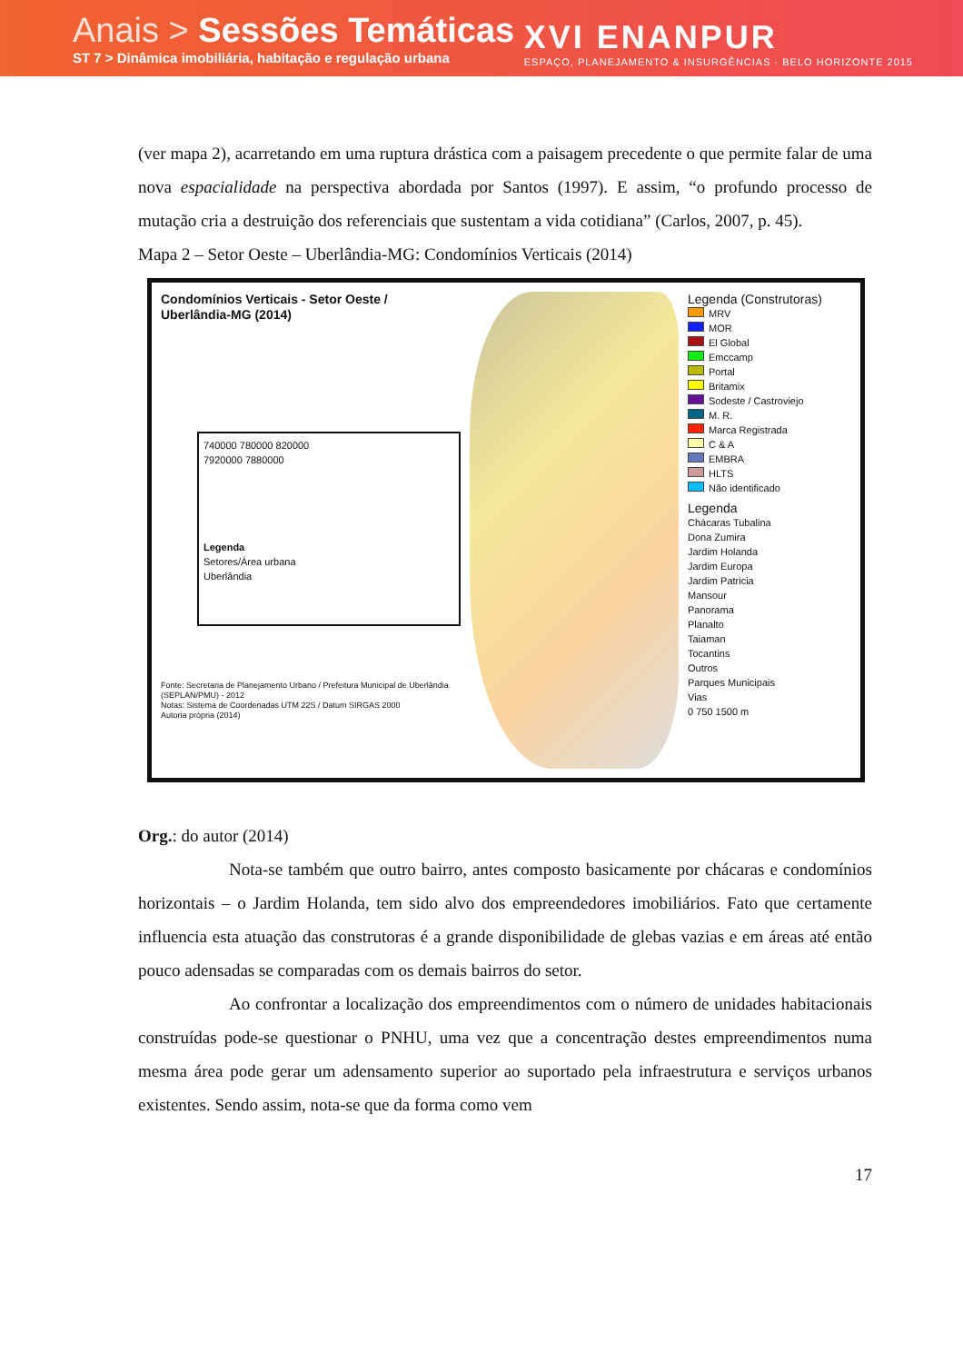Anais > Sessões Temáticas
ST 7 > Dinâmica imobiliária, habitação e regulação urbana
XVI ENANPUR
ESPAÇO, PLANEJAMENTO & INSURGÊNCIAS · BELO HORIZONTE 2015
(ver mapa 2), acarretando em uma ruptura drástica com a paisagem precedente o que permite falar de uma nova espacialidade na perspectiva abordada por Santos (1997). E assim, “o profundo processo de mutação cria a destruição dos referenciais que sustentam a vida cotidiana” (Carlos, 2007, p. 45).
Mapa 2 – Setor Oeste – Uberlândia-MG: Condomínios Verticais (2014)
Condomínios Verticais - Setor Oeste / Uberlândia-MG (2014)
740000 780000 820000
7920000 7880000
Legenda
Setores/Área urbana
Uberlândia
Fonte: Secretaria de Planejamento Urbano / Prefeitura Municipal de Uberlândia (SEPLAN/PMU) - 2012
Notas: Sistema de Coordenadas UTM 22S / Datum SIRGAS 2000
Autoria própria (2014)
Legenda (Construtoras)
MRV
MOR
El Global
Emccamp
Portal
Britamix
Sodeste / Castroviejo
M. R.
Marca Registrada
C & A
EMBRA
HLTS
Não identificado
Legenda
Chácaras Tubalina
Dona Zumira
Jardim Holanda
Jardim Europa
Jardim Patricia
Mansour
Panorama
Planalto
Taiaman
Tocantins
Outros
Parques Municipais
Vias
0 750 1500 m
Org.: do autor (2014)
Nota-se também que outro bairro, antes composto basicamente por chácaras e condomínios horizontais – o Jardim Holanda, tem sido alvo dos empreendedores imobiliários. Fato que certamente influencia esta atuação das construtoras é a grande disponibilidade de glebas vazias e em áreas até então pouco adensadas se comparadas com os demais bairros do setor.
Ao confrontar a localização dos empreendimentos com o número de unidades habitacionais construídas pode-se questionar o PNHU, uma vez que a concentração destes empreendimentos numa mesma área pode gerar um adensamento superior ao suportado pela infraestrutura e serviços urbanos existentes. Sendo assim, nota-se que da forma como vem
17